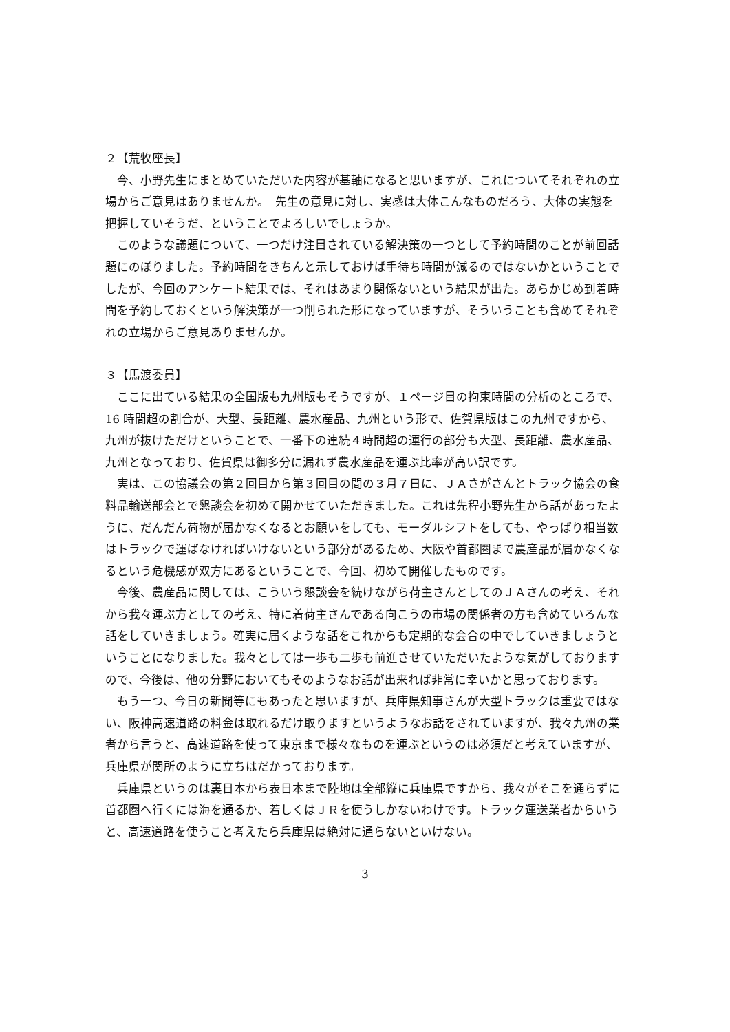２【荒牧座長】
今、小野先生にまとめていただいた内容が基軸になると思いますが、これについてそれぞれの立場からご意見はありませんか。　先生の意見に対し、実感は大体こんなものだろう、大体の実態を把握していそうだ、ということでよろしいでしょうか。
このような議題について、一つだけ注目されている解決策の一つとして予約時間のことが前回話題にのぼりました。予約時間をきちんと示しておけば手待ち時間が減るのではないかということでしたが、今回のアンケート結果では、それはあまり関係ないという結果が出た。あらかじめ到着時間を予約しておくという解決策が一つ削られた形になっていますが、そういうことも含めてそれぞれの立場からご意見ありませんか。
３【馬渡委員】
ここに出ている結果の全国版も九州版もそうですが、１ページ目の拘束時間の分析のところで、16 時間超の割合が、大型、長距離、農水産品、九州という形で、佐賀県版はこの九州ですから、九州が抜けただけということで、一番下の連続４時間超の運行の部分も大型、長距離、農水産品、九州となっており、佐賀県は御多分に漏れず農水産品を運ぶ比率が高い訳です。
実は、この協議会の第２回目から第３回目の間の３月７日に、ＪＡさがさんとトラック協会の食料品輸送部会とで懇談会を初めて開かせていただきました。これは先程小野先生から話があったように、だんだん荷物が届かなくなるとお願いをしても、モーダルシフトをしても、やっぱり相当数はトラックで運ばなければいけないという部分があるため、大阪や首都圏まで農産品が届かなくなるという危機感が双方にあるということで、今回、初めて開催したものです。
今後、農産品に関しては、こういう懇談会を続けながら荷主さんとしてのＪＡさんの考え、それから我々運ぶ方としての考え、特に着荷主さんである向こうの市場の関係者の方も含めていろんな話をしていきましょう。確実に届くような話をこれからも定期的な会合の中でしていきましょうということになりました。我々としては一歩も二歩も前進させていただいたような気がしておりますので、今後は、他の分野においてもそのようなお話が出来れば非常に幸いかと思っております。
もう一つ、今日の新聞等にもあったと思いますが、兵庫県知事さんが大型トラックは重要ではない、阪神高速道路の料金は取れるだけ取りますというようなお話をされていますが、我々九州の業者から言うと、高速道路を使って東京まで様々なものを運ぶというのは必須だと考えていますが、兵庫県が関所のように立ちはだかっております。
兵庫県というのは裏日本から表日本まで陸地は全部縦に兵庫県ですから、我々がそこを通らずに首都圏へ行くには海を通るか、若しくはＪＲを使うしかないわけです。トラック運送業者からいうと、高速道路を使うこと考えたら兵庫県は絶対に通らないといけない。
3